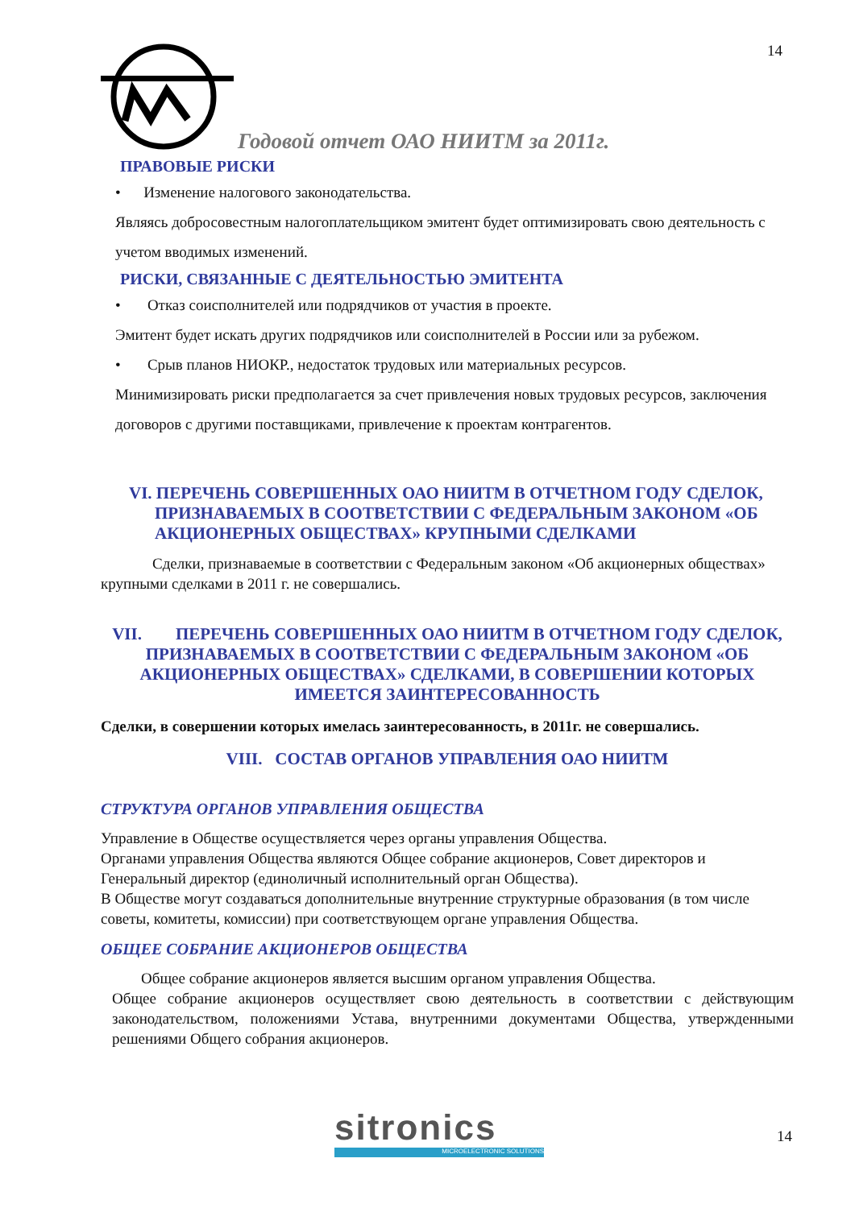14
Годовой отчет ОАО НИИТМ за 2011г.
ПРАВОВЫЕ РИСКИ
• Изменение налогового законодательства.
Являясь добросовестным налогоплательщиком эмитент будет оптимизировать свою деятельность с учетом вводимых изменений.
РИСКИ, СВЯЗАННЫЕ С ДЕЯТЕЛЬНОСТЬЮ ЭМИТЕНТА
• Отказ соисполнителей или подрядчиков от участия в проекте.
Эмитент будет искать других подрядчиков или соисполнителей в России или за рубежом.
• Срыв планов НИОКР., недостаток трудовых или материальных ресурсов.
Минимизировать риски предполагается за счет привлечения новых трудовых ресурсов, заключения договоров с другими поставщиками, привлечение к проектам контрагентов.
VI. ПЕРЕЧЕНЬ СОВЕРШЕННЫХ ОАО НИИТМ В ОТЧЕТНОМ ГОДУ СДЕЛОК, ПРИЗНАВАЕМЫХ В СООТВЕТСТВИИ С ФЕДЕРАЛЬНЫМ ЗАКОНОМ «ОБ АКЦИОНЕРНЫХ ОБЩЕСТВАХ» КРУПНЫМИ СДЕЛКАМИ
Сделки, признаваемые в соответствии с Федеральным законом «Об акционерных обществах» крупными сделками в 2011 г. не совершались.
VII. ПЕРЕЧЕНЬ СОВЕРШЕННЫХ ОАО НИИТМ В ОТЧЕТНОМ ГОДУ СДЕЛОК, ПРИЗНАВАЕМЫХ В СООТВЕТСТВИИ С ФЕДЕРАЛЬНЫМ ЗАКОНОМ «ОБ АКЦИОНЕРНЫХ ОБЩЕСТВАХ» СДЕЛКАМИ, В СОВЕРШЕНИИ КОТОРЫХ ИМЕЕТСЯ ЗАИНТЕРЕСОВАННОСТЬ
Сделки, в совершении которых имелась заинтересованность, в 2011г. не совершались.
VIII. СОСТАВ ОРГАНОВ УПРАВЛЕНИЯ ОАО НИИТМ
СТРУКТУРА ОРГАНОВ УПРАВЛЕНИЯ ОБЩЕСТВА
Управление в Обществе осуществляется через органы управления Общества.
Органами управления Общества являются Общее собрание акционеров, Совет директоров и Генеральный директор (единоличный исполнительный орган Общества).
В Обществе могут создаваться дополнительные внутренние структурные образования (в том числе советы, комитеты, комиссии) при соответствующем органе управления Общества.
ОБЩЕЕ СОБРАНИЕ АКЦИОНЕРОВ ОБЩЕСТВА
Общее собрание акционеров является высшим органом управления Общества.
Общее собрание акционеров осуществляет свою деятельность в соответствии с действующим законодательством, положениями Устава, внутренними документами Общества, утвержденными решениями Общего собрания акционеров.
sitronics
MICROELECTRONIC SOLUTIONS
14